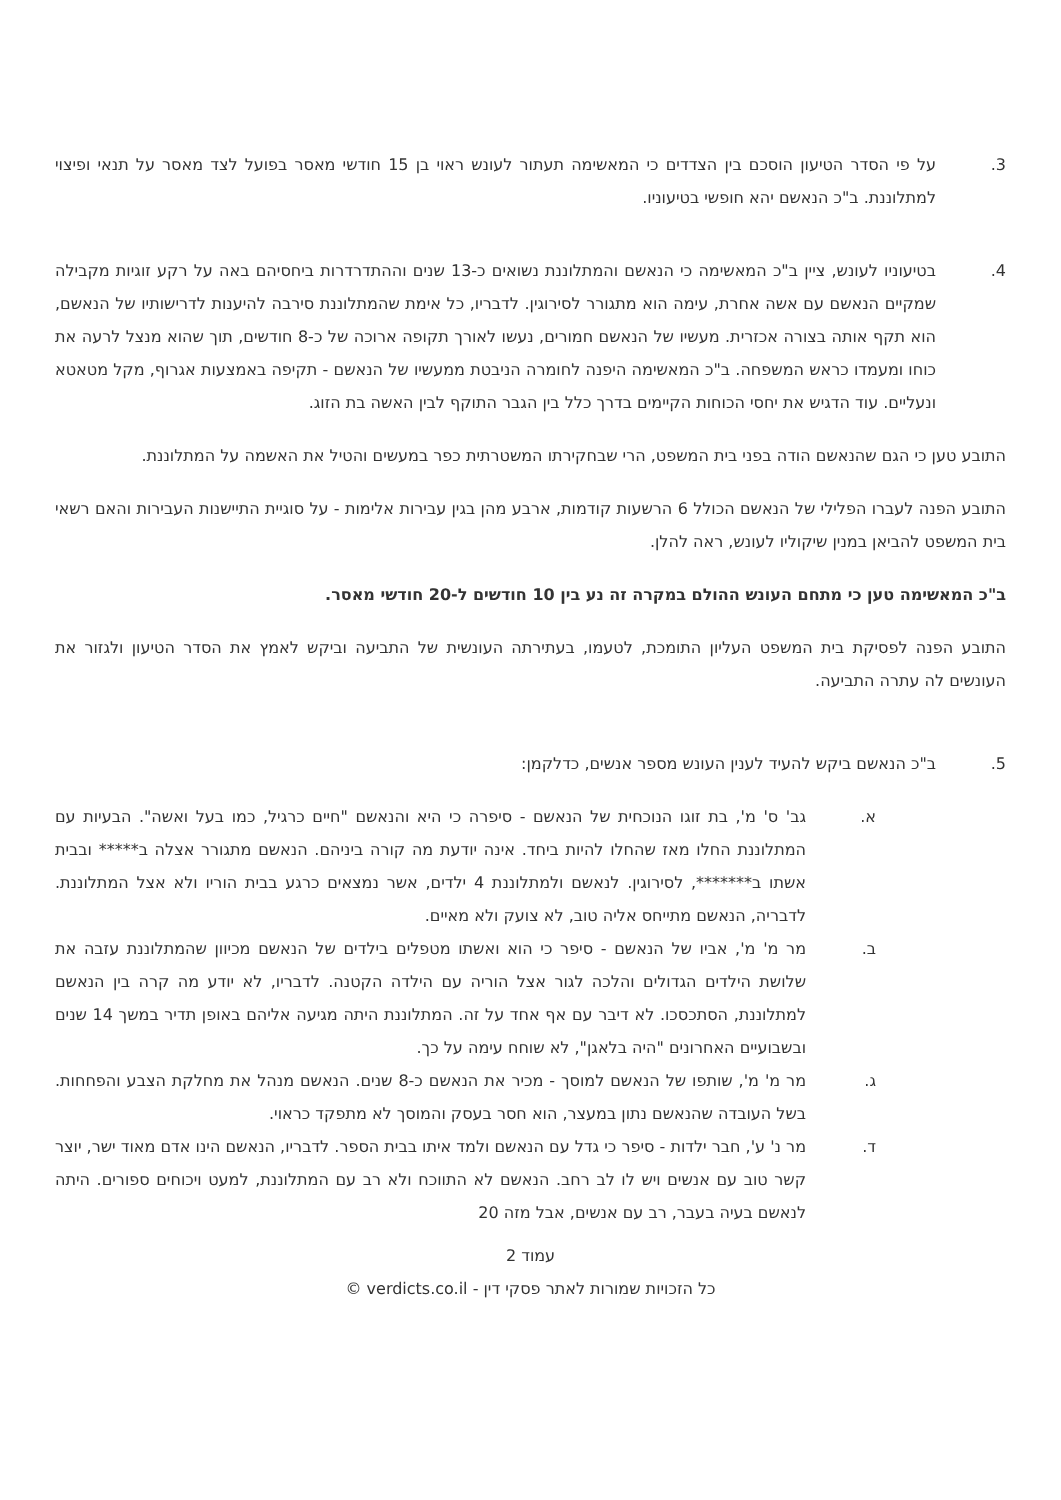3. על פי הסדר הטיעון הוסכם בין הצדדים כי המאשימה תעתור לעונש ראוי בן 15 חודשי מאסר בפועל לצד מאסר על תנאי ופיצוי למתלוננת. ב"כ הנאשם יהא חופשי בטיעוניו.
4. בטיעוניו לעונש, ציין ב"כ המאשימה כי הנאשם והמתלוננת נשואים כ-13 שנים וההתדרדרות ביחסיהם באה על רקע זוגיות מקבילה שמקיים הנאשם עם אשה אחרת, עימה הוא מתגורר לסירוגין. לדבריו, כל אימת שהמתלוננת סירבה להיענות לדרישותיו של הנאשם, הוא תקף אותה בצורה אכזרית. מעשיו של הנאשם חמורים, נעשו לאורך תקופה ארוכה של כ-8 חודשים, תוך שהוא מנצל לרעה את כוחו ומעמדו כראש המשפחה. ב"כ המאשימה היפנה לחומרה הניבטת ממעשיו של הנאשם - תקיפה באמצעות אגרוף, מקל מטאטא ונעליים. עוד הדגיש את יחסי הכוחות הקיימים בדרך כלל בין הגבר התוקף לבין האשה בת הזוג.
התובע טען כי הגם שהנאשם הודה בפני בית המשפט, הרי שבחקירתו המשטרתית כפר במעשים והטיל את האשמה על המתלוננת.
התובע הפנה לעברו הפלילי של הנאשם הכולל 6 הרשעות קודמות, ארבע מהן בגין עבירות אלימות - על סוגיית התיישנות העבירות והאם רשאי בית המשפט להביאן במנין שיקוליו לעונש, ראה להלן.
ב"כ המאשימה טען כי מתחם העונש ההולם במקרה זה נע בין 10 חודשים ל-20 חודשי מאסר.
התובע הפנה לפסיקת בית המשפט העליון התומכת, לטעמו, בעתירתה העונשית של התביעה וביקש לאמץ את הסדר הטיעון ולגזור את העונשים לה עתרה התביעה.
5. ב"כ הנאשם ביקש להעיד לענין העונש מספר אנשים, כדלקמן:
א. גב' ס' מ', בת זוגו הנוכחית של הנאשם - סיפרה כי היא והנאשם "חיים כרגיל, כמו בעל ואשה". הבעיות עם המתלוננת החלו מאז שהחלו להיות ביחד. אינה יודעת מה קורה ביניהם. הנאשם מתגורר אצלה ב***** ובבית אשתו ב*******, לסירוגין. לנאשם ולמתלוננת 4 ילדים, אשר נמצאים כרגע בבית הוריו ולא אצל המתלוננת. לדבריה, הנאשם מתייחס אליה טוב, לא צועק ולא מאיים.
ב. מר מ' מ', אביו של הנאשם - סיפר כי הוא ואשתו מטפלים בילדים של הנאשם מכיוון שהמתלוננת עזבה את שלושת הילדים הגדולים והלכה לגור אצל הוריה עם הילדה הקטנה. לדבריו, לא יודע מה קרה בין הנאשם למתלוננת, הסתכסכו. לא דיבר עם אף אחד על זה. המתלוננת היתה מגיעה אליהם באופן תדיר במשך 14 שנים ובשבועיים האחרונים "היה בלאגן", לא שוחח עימה על כך.
ג. מר מ' מ', שותפו של הנאשם למוסך - מכיר את הנאשם כ-8 שנים. הנאשם מנהל את מחלקת הצבע והפחחות. בשל העובדה שהנאשם נתון במעצר, הוא חסר בעסק והמוסך לא מתפקד כראוי.
ד. מר נ' ע', חבר ילדות - סיפר כי גדל עם הנאשם ולמד איתו בבית הספר. לדבריו, הנאשם הינו אדם מאוד ישר, יוצר קשר טוב עם אנשים ויש לו לב רחב. הנאשם לא התווכח ולא רב עם המתלוננת, למעט ויכוחים ספורים. היתה לנאשם בעיה בעבר, רב עם אנשים, אבל מזה 20
עמוד 2
כל הזכויות שמורות לאתר פסקי דין - verdicts.co.il ©